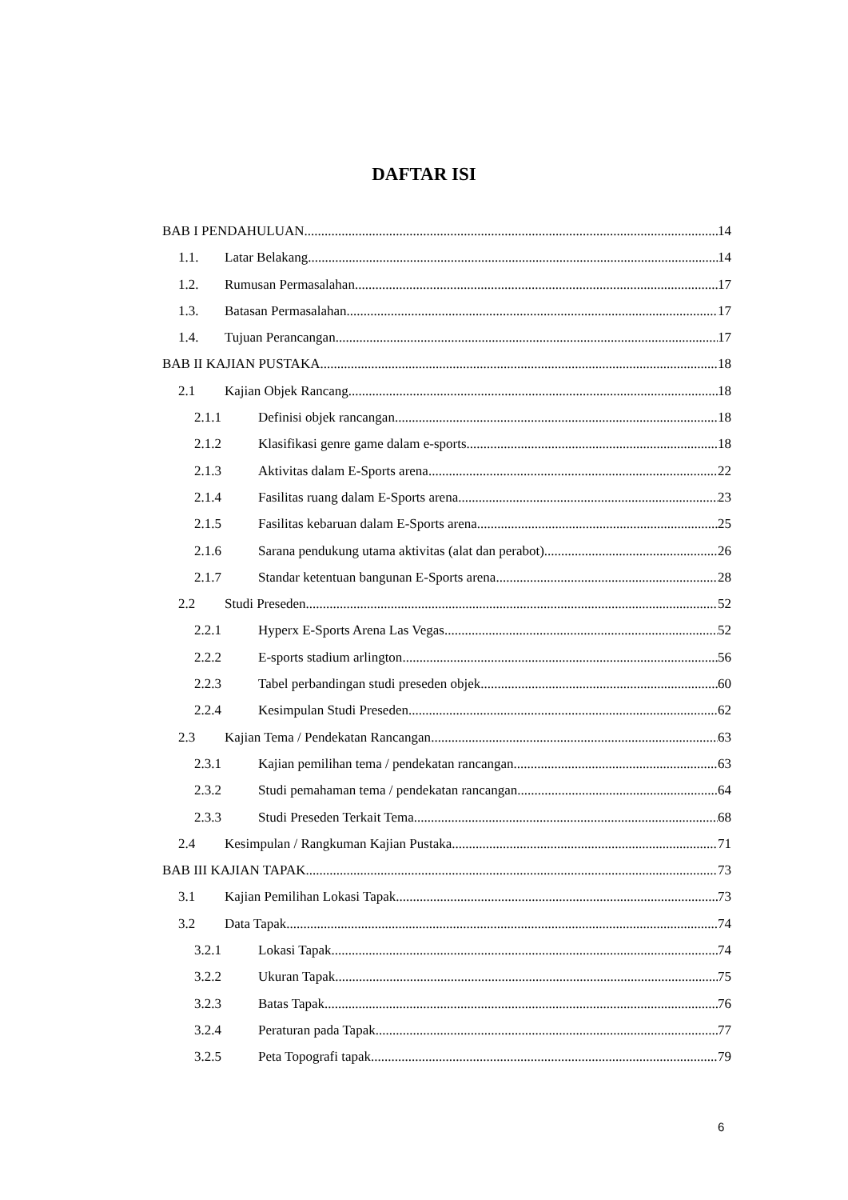DAFTAR ISI
BAB I PENDAHULUAN 14
1.1. Latar Belakang 14
1.2. Rumusan Permasalahan 17
1.3. Batasan Permasalahan 17
1.4. Tujuan Perancangan 17
BAB II KAJIAN PUSTAKA 18
2.1 Kajian Objek Rancang 18
2.1.1 Definisi objek rancangan 18
2.1.2 Klasifikasi genre game dalam e-sports. 18
2.1.3 Aktivitas dalam E-Sports arena 22
2.1.4 Fasilitas ruang dalam E-Sports arena 23
2.1.5 Fasilitas kebaruan dalam E-Sports arena 25
2.1.6 Sarana pendukung utama aktivitas (alat dan perabot) 26
2.1.7 Standar ketentuan bangunan E-Sports arena 28
2.2 Studi Preseden 52
2.2.1 Hyperx E-Sports Arena Las Vegas 52
2.2.2 E-sports stadium arlington 56
2.2.3 Tabel perbandingan studi preseden objek 60
2.2.4 Kesimpulan Studi Preseden 62
2.3 Kajian Tema / Pendekatan Rancangan 63
2.3.1 Kajian pemilihan tema / pendekatan rancangan 63
2.3.2 Studi pemahaman tema / pendekatan rancangan 64
2.3.3 Studi Preseden Terkait Tema 68
2.4 Kesimpulan / Rangkuman Kajian Pustaka 71
BAB III KAJIAN TAPAK 73
3.1 Kajian Pemilihan Lokasi Tapak 73
3.2 Data Tapak 74
3.2.1 Lokasi Tapak 74
3.2.2 Ukuran Tapak 75
3.2.3 Batas Tapak 76
3.2.4 Peraturan pada Tapak 77
3.2.5 Peta Topografi tapak 79
6